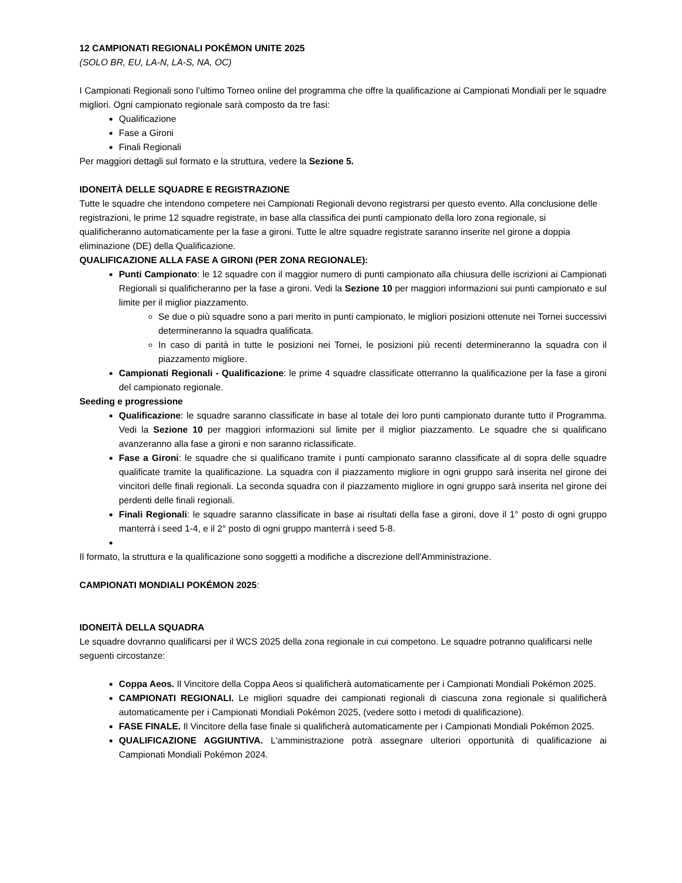12 CAMPIONATI REGIONALI POKÉMON UNITE 2025
(SOLO BR, EU, LA-N, LA-S, NA, OC)
I Campionati Regionali sono l’ultimo Torneo online del programma che offre la qualificazione ai Campionati Mondiali per le squadre migliori. Ogni campionato regionale sarà composto da tre fasi:
Qualificazione
Fase a Gironi
Finali Regionali
Per maggiori dettagli sul formato e la struttura, vedere la Sezione 5.
IDONEITÀ DELLE SQUADRE E REGISTRAZIONE
Tutte le squadre che intendono competere nei Campionati Regionali devono registrarsi per questo evento. Alla conclusione delle registrazioni, le prime 12 squadre registrate, in base alla classifica dei punti campionato della loro zona regionale, si qualificheranno automaticamente per la fase a gironi. Tutte le altre squadre registrate saranno inserite nel girone a doppia eliminazione (DE) della Qualificazione.
QUALIFICAZIONE ALLA FASE A GIRONI (PER ZONA REGIONALE):
Punti Campionato: le 12 squadre con il maggior numero di punti campionato alla chiusura delle iscrizioni ai Campionati Regionali si qualificheranno per la fase a gironi. Vedi la Sezione 10 per maggiori informazioni sui punti campionato e sul limite per il miglior piazzamento.
Se due o più squadre sono a pari merito in punti campionato, le migliori posizioni ottenute nei Tornei successivi determineranno la squadra qualificata.
In caso di parità in tutte le posizioni nei Tornei, le posizioni più recenti determineranno la squadra con il piazzamento migliore.
Campionati Regionali - Qualificazione: le prime 4 squadre classificate otterranno la qualificazione per la fase a gironi del campionato regionale.
Seeding e progressione
Qualificazione: le squadre saranno classificate in base al totale dei loro punti campionato durante tutto il Programma. Vedi la Sezione 10 per maggiori informazioni sul limite per il miglior piazzamento. Le squadre che si qualificano avanzeranno alla fase a gironi e non saranno riclassificate.
Fase a Gironi: le squadre che si qualificano tramite i punti campionato saranno classificate al di sopra delle squadre qualificate tramite la qualificazione. La squadra con il piazzamento migliore in ogni gruppo sarà inserita nel girone dei vincitori delle finali regionali. La seconda squadra con il piazzamento migliore in ogni gruppo sarà inserita nel girone dei perdenti delle finali regionali.
Finali Regionali: le squadre saranno classificate in base ai risultati della fase a gironi, dove il 1° posto di ogni gruppo manterrà i seed 1-4, e il 2° posto di ogni gruppo manterrà i seed 5-8.
Il formato, la struttura e la qualificazione sono soggetti a modifiche a discrezione dell'Amministrazione.
CAMPIONATI MONDIALI POKÉMON 2025:
IDONEITÀ DELLA SQUADRA
Le squadre dovranno qualificarsi per il WCS 2025 della zona regionale in cui competono. Le squadre potranno qualificarsi nelle seguenti circostanze:
Coppa Aeos. Il Vincitore della Coppa Aeos si qualificherà automaticamente per i Campionati Mondiali Pokémon 2025.
CAMPIONATI REGIONALI. Le migliori squadre dei campionati regionali di ciascuna zona regionale si qualificherà automaticamente per i Campionati Mondiali Pokémon 2025, (vedere sotto i metodi di qualificazione).
FASE FINALE. Il Vincitore della fase finale si qualificherà automaticamente per i Campionati Mondiali Pokémon 2025.
QUALIFICAZIONE AGGIUNTIVA. L'amministrazione potrà assegnare ulteriori opportunità di qualificazione ai Campionati Mondiali Pokémon 2024.